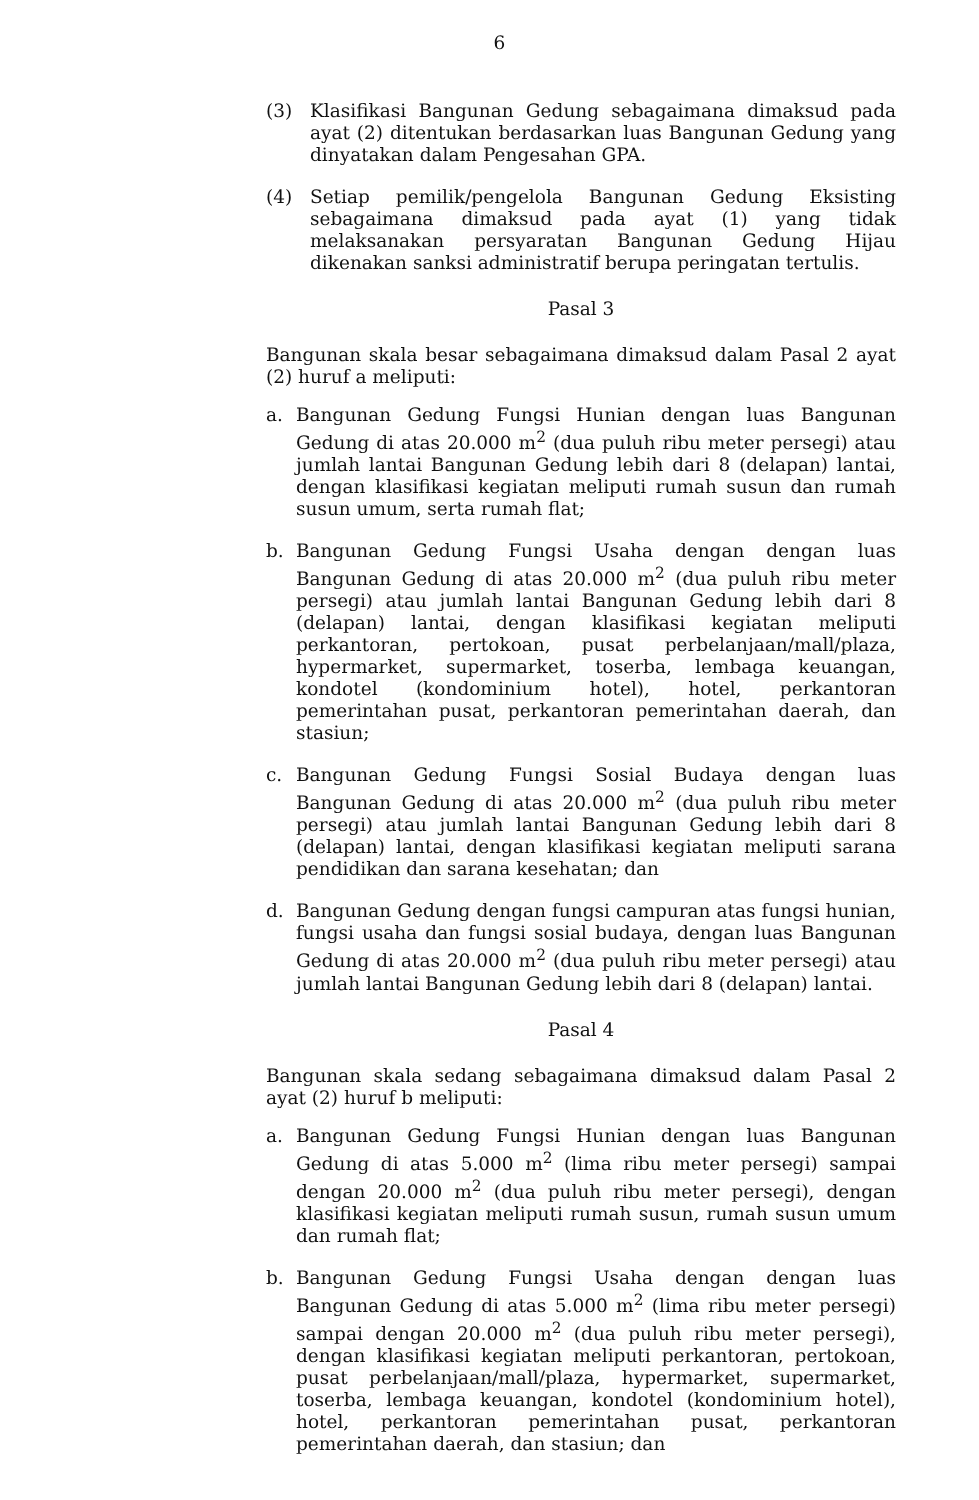6
(3) Klasifikasi Bangunan Gedung sebagaimana dimaksud pada ayat (2) ditentukan berdasarkan luas Bangunan Gedung yang dinyatakan dalam Pengesahan GPA.
(4) Setiap pemilik/pengelola Bangunan Gedung Eksisting sebagaimana dimaksud pada ayat (1) yang tidak melaksanakan persyaratan Bangunan Gedung Hijau dikenakan sanksi administratif berupa peringatan tertulis.
Pasal 3
Bangunan skala besar sebagaimana dimaksud dalam Pasal 2 ayat (2) huruf a meliputi:
a. Bangunan Gedung Fungsi Hunian dengan luas Bangunan Gedung di atas 20.000 m<sup>2</sup> (dua puluh ribu meter persegi) atau jumlah lantai Bangunan Gedung lebih dari 8 (delapan) lantai, dengan klasifikasi kegiatan meliputi rumah susun dan rumah susun umum, serta rumah flat;
b. Bangunan Gedung Fungsi Usaha dengan dengan luas Bangunan Gedung di atas 20.000 m<sup>2</sup> (dua puluh ribu meter persegi) atau jumlah lantai Bangunan Gedung lebih dari 8 (delapan) lantai, dengan klasifikasi kegiatan meliputi perkantoran, pertokoan, pusat perbelanjaan/mall/plaza, hypermarket, supermarket, toserba, lembaga keuangan, kondotel (kondominium hotel), hotel, perkantoran pemerintahan pusat, perkantoran pemerintahan daerah, dan stasiun;
c. Bangunan Gedung Fungsi Sosial Budaya dengan luas Bangunan Gedung di atas 20.000 m<sup>2</sup> (dua puluh ribu meter persegi) atau jumlah lantai Bangunan Gedung lebih dari 8 (delapan) lantai, dengan klasifikasi kegiatan meliputi sarana pendidikan dan sarana kesehatan; dan
d. Bangunan Gedung dengan fungsi campuran atas fungsi hunian, fungsi usaha dan fungsi sosial budaya, dengan luas Bangunan Gedung di atas 20.000 m<sup>2</sup> (dua puluh ribu meter persegi) atau jumlah lantai Bangunan Gedung lebih dari 8 (delapan) lantai.
Pasal 4
Bangunan skala sedang sebagaimana dimaksud dalam Pasal 2 ayat (2) huruf b meliputi:
a. Bangunan Gedung Fungsi Hunian dengan luas Bangunan Gedung di atas 5.000 m<sup>2</sup> (lima ribu meter persegi) sampai dengan 20.000 m<sup>2</sup> (dua puluh ribu meter persegi), dengan klasifikasi kegiatan meliputi rumah susun, rumah susun umum dan rumah flat;
b. Bangunan Gedung Fungsi Usaha dengan dengan luas Bangunan Gedung di atas 5.000 m<sup>2</sup> (lima ribu meter persegi) sampai dengan 20.000 m<sup>2</sup> (dua puluh ribu meter persegi), dengan klasifikasi kegiatan meliputi perkantoran, pertokoan, pusat perbelanjaan/mall/plaza, hypermarket, supermarket, toserba, lembaga keuangan, kondotel (kondominium hotel), hotel, perkantoran pemerintahan pusat, perkantoran pemerintahan daerah, dan stasiun; dan